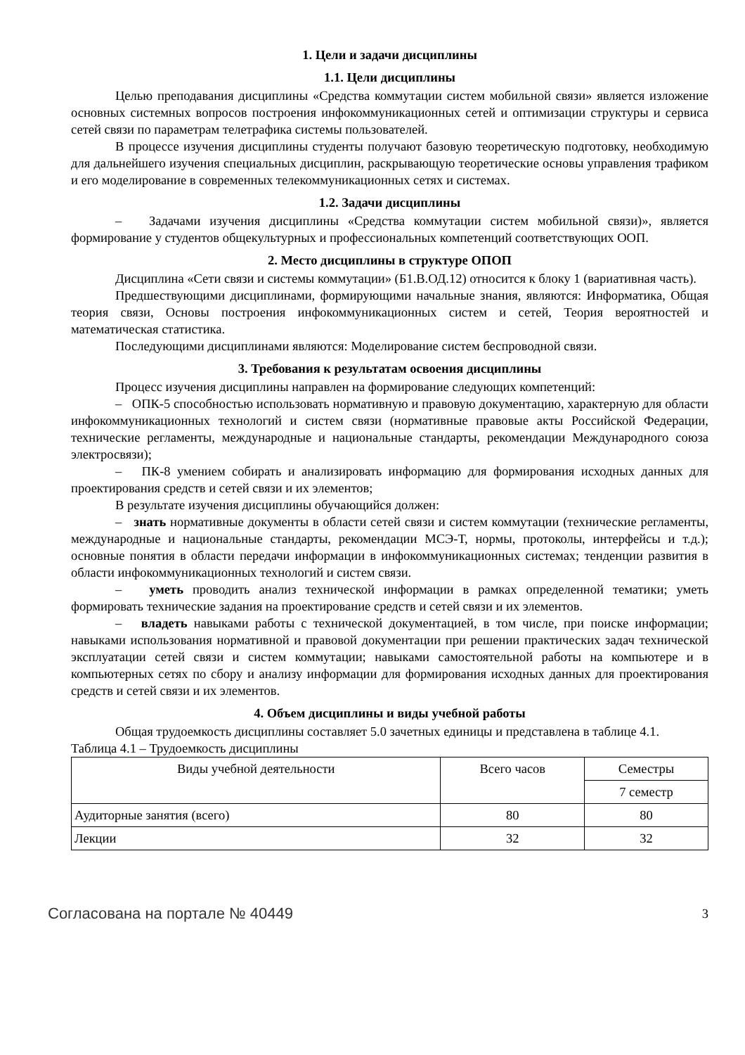1. Цели и задачи дисциплины
1.1. Цели дисциплины
Целью преподавания дисциплины «Средства коммутации систем мобильной связи» является изложение основных системных вопросов построения инфокоммуникационных сетей и оптимизации структуры и сервиса сетей связи по параметрам телетрафика системы пользователей.
В процессе изучения дисциплины студенты получают базовую теоретическую подготовку, необходимую для дальнейшего изучения специальных дисциплин, раскрывающую теоретические основы управления трафиком и его моделирование в современных телекоммуникационных сетях и системах.
1.2. Задачи дисциплины
– Задачами изучения дисциплины «Средства коммутации систем мобильной связи)», является формирование у студентов общекультурных и профессиональных компетенций соответствующих ООП.
2. Место дисциплины в структуре ОПОП
Дисциплина «Сети связи и системы коммутации» (Б1.В.ОД.12) относится к блоку 1 (вариативная часть).
Предшествующими дисциплинами, формирующими начальные знания, являются: Информатика, Общая теория связи, Основы построения инфокоммуникационных систем и сетей, Теория вероятностей и математическая статистика.
Последующими дисциплинами являются: Моделирование систем беспроводной связи.
3. Требования к результатам освоения дисциплины
Процесс изучения дисциплины направлен на формирование следующих компетенций:
– ОПК-5 способностью использовать нормативную и правовую документацию, характерную для области инфокоммуникационных технологий и систем связи (нормативные правовые акты Российской Федерации, технические регламенты, международные и национальные стандарты, рекомендации Международного союза электросвязи);
– ПК-8 умением собирать и анализировать информацию для формирования исходных данных для проектирования средств и сетей связи и их элементов;
В результате изучения дисциплины обучающийся должен:
– знать нормативные документы в области сетей связи и систем коммутации (технические регламенты, международные и национальные стандарты, рекомендации МСЭ-Т, нормы, протоколы, интерфейсы и т.д.); основные понятия в области передачи информации в инфокоммуникационных системах; тенденции развития в области инфокоммуникационных технологий и систем связи.
– уметь проводить анализ технической информации в рамках определенной тематики; уметь формировать технические задания на проектирование средств и сетей связи и их элементов.
– владеть навыками работы с технической документацией, в том числе, при поиске информации; навыками использования нормативной и правовой документации при решении практических задач технической эксплуатации сетей связи и систем коммутации; навыками самостоятельной работы на компьютере и в компьютерных сетях по сбору и анализу информации для формирования исходных данных для проектирования средств и сетей связи и их элементов.
4. Объем дисциплины и виды учебной работы
Общая трудоемкость дисциплины составляет 5.0 зачетных единицы и представлена в таблице 4.1.
Таблица 4.1 – Трудоемкость дисциплины
| Виды учебной деятельности | Всего часов | Семестры |
| --- | --- | --- |
| | | 7 семестр |
| Аудиторные занятия (всего) | 80 | 80 |
| Лекции | 32 | 32 |
Согласована на портале № 40449 3